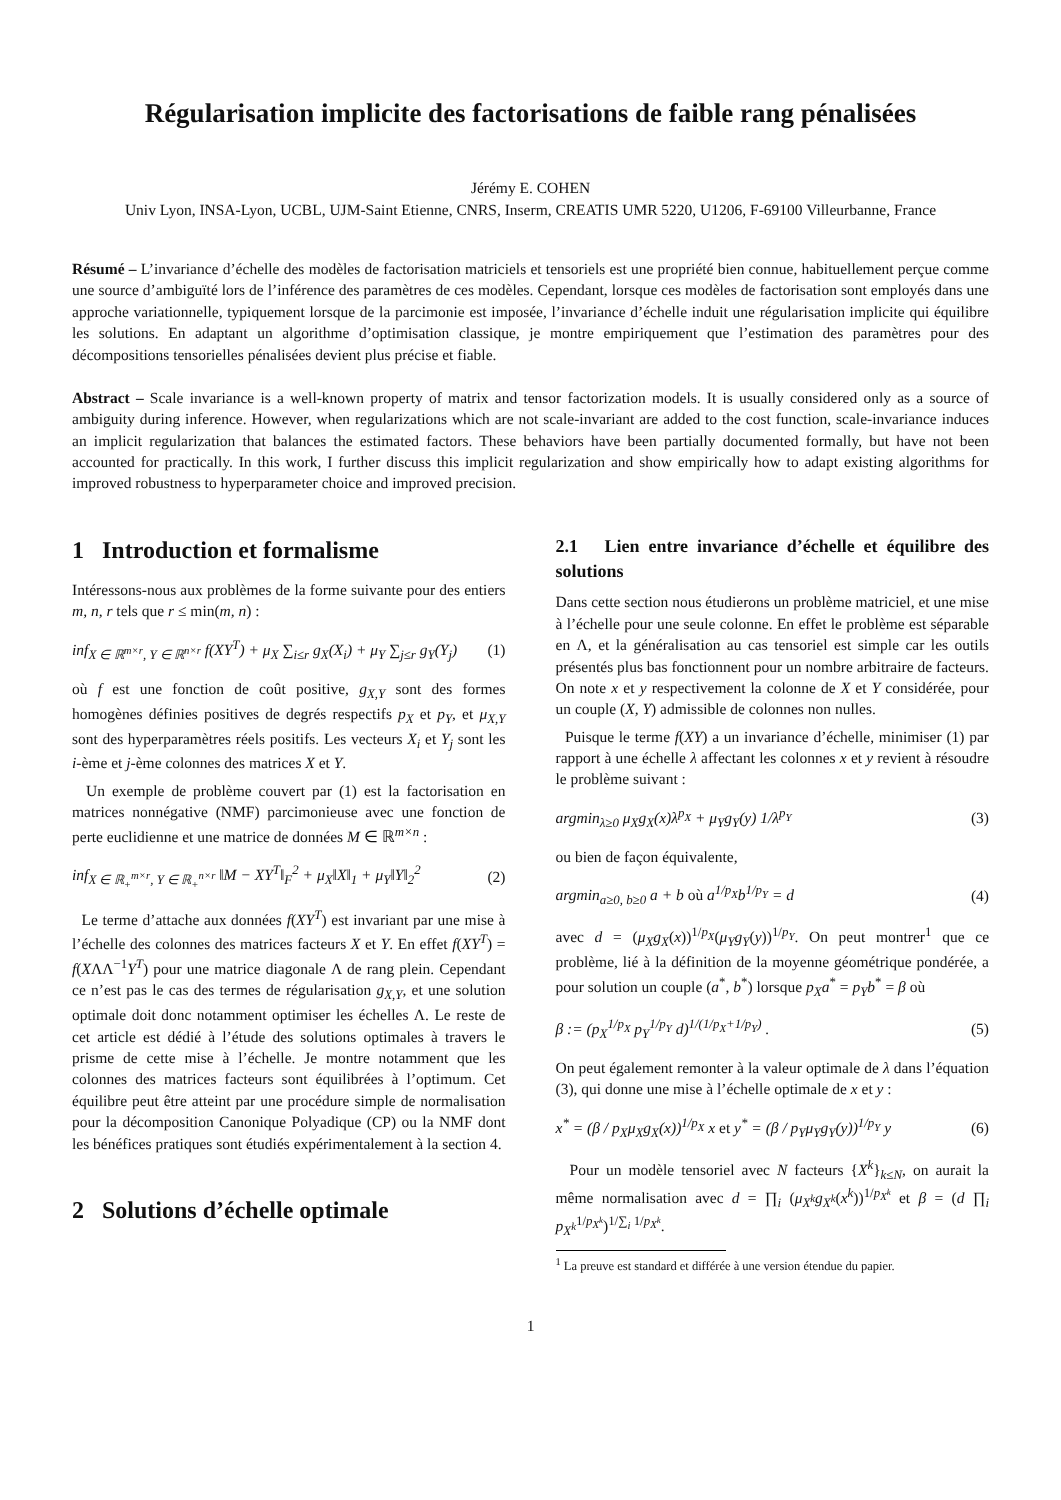Régularisation implicite des factorisations de faible rang pénalisées
Jérémy E. COHEN
Univ Lyon, INSA-Lyon, UCBL, UJM-Saint Etienne, CNRS, Inserm, CREATIS UMR 5220, U1206, F-69100 Villeurbanne, France
Résumé – L’invariance d’échelle des modèles de factorisation matriciels et tensoriels est une propriété bien connue, habituellement perçue comme une source d’ambiguïté lors de l’inférence des paramètres de ces modèles. Cependant, lorsque ces modèles de factorisation sont employés dans une approche variationnelle, typiquement lorsque de la parcimonie est imposée, l’invariance d’échelle induit une régularisation implicite qui équilibre les solutions. En adaptant un algorithme d’optimisation classique, je montre empiriquement que l’estimation des paramètres pour des décompositions tensorielles pénalisées devient plus précise et fiable.
Abstract – Scale invariance is a well-known property of matrix and tensor factorization models. It is usually considered only as a source of ambiguity during inference. However, when regularizations which are not scale-invariant are added to the cost function, scale-invariance induces an implicit regularization that balances the estimated factors. These behaviors have been partially documented formally, but have not been accounted for practically. In this work, I further discuss this implicit regularization and show empirically how to adapt existing algorithms for improved robustness to hyperparameter choice and improved precision.
1 Introduction et formalisme
Intéressons-nous aux problèmes de la forme suivante pour des entiers m, n, r tels que r ≤ min(m, n) :
inf<sub>X ∈ ℝ<sup>m×r</sup>, Y ∈ ℝ<sup>n×r</sup></sub> f(XY<sup>T</sup>) + μ<sub>X</sub> ∑<sub>i≤r</sub> g<sub>X</sub>(X<sub>i</sub>) + μ<sub>Y</sub> ∑<sub>j≤r</sub> g<sub>Y</sub>(Y<sub>j</sub>) (1)
où f est une fonction de coût positive, g<sub>X,Y</sub> sont des formes homogènes définies positives de degrés respectifs p<sub>X</sub> et p<sub>Y</sub>, et μ<sub>X,Y</sub> sont des hyperparamètres réels positifs. Les vecteurs X<sub>i</sub> et Y<sub>j</sub> sont les i-ème et j-ème colonnes des matrices X et Y.
Un exemple de problème couvert par (1) est la factorisation en matrices nonnégative (NMF) parcimonieuse avec une fonction de perte euclidienne et une matrice de données M ∈ ℝ<sup>m×n</sup> :
inf<sub>X ∈ ℝ<sub>+</sub><sup>m×r</sup>, Y ∈ ℝ<sub>+</sub><sup>n×r</sup></sub> ‖M − XY<sup>T</sup>‖<sub>F</sub><sup>2</sup> + μ<sub>X</sub>‖X‖<sub>1</sub> + μ<sub>Y</sub>‖Y‖<sub>2</sub><sup>2</sup> (2)
Le terme d’attache aux données f(XY<sup>T</sup>) est invariant par une mise à l’échelle des colonnes des matrices facteurs X et Y. En effet f(XY<sup>T</sup>) = f(XΛΛ<sup>−1</sup>Y<sup>T</sup>) pour une matrice diagonale Λ de rang plein. Cependant ce n’est pas le cas des termes de régularisation g<sub>X,Y</sub>, et une solution optimale doit donc notamment optimiser les échelles Λ. Le reste de cet article est dédié à l’étude des solutions optimales à travers le prisme de cette mise à l’échelle. Je montre notamment que les colonnes des matrices facteurs sont équilibrées à l’optimum. Cet équilibre peut être atteint par une procédure simple de normalisation pour la décomposition Canonique Polyadique (CP) ou la NMF dont les bénéfices pratiques sont étudiés expérimentalement à la section 4.
2 Solutions d’échelle optimale
2.1 Lien entre invariance d’échelle et équilibre des solutions
Dans cette section nous étudierons un problème matriciel, et une mise à l’échelle pour une seule colonne. En effet le problème est séparable en Λ, et la généralisation au cas tensoriel est simple car les outils présentés plus bas fonctionnent pour un nombre arbitraire de facteurs. On note x et y respectivement la colonne de X et Y considérée, pour un couple (X, Y) admissible de colonnes non nulles.
Puisque le terme f(XY) a un invariance d’échelle, minimiser (1) par rapport à une échelle λ affectant les colonnes x et y revient à résoudre le problème suivant :
argmin<sub>λ≥0</sub> μ<sub>X</sub>g<sub>X</sub>(x)λ<sup>p<sub>X</sub></sup> + μ<sub>Y</sub>g<sub>Y</sub>(y) 1/λ<sup>p<sub>Y</sub></sup> (3)
ou bien de façon équivalente,
argmin<sub>a≥0, b≥0</sub> a + b où a<sup>1/p<sub>X</sub></sup>b<sup>1/p<sub>Y</sub></sup> = d (4)
avec d = (μ<sub>X</sub>g<sub>X</sub>(x))<sup>1/p<sub>X</sub></sup>(μ<sub>Y</sub>g<sub>Y</sub>(y))<sup>1/p<sub>Y</sub></sup>. On peut montrer<sup>1</sup> que ce problème, lié à la définition de la moyenne géométrique pondérée, a pour solution un couple (a<sup>*</sup>, b<sup>*</sup>) lorsque p<sub>X</sub>a<sup>*</sup> = p<sub>Y</sub>b<sup>*</sup> = β où
β := (p<sub>X</sub><sup>1/p<sub>X</sub></sup> p<sub>Y</sub><sup>1/p<sub>Y</sub></sup> d)<sup>1/(1/p<sub>X</sub>+1/p<sub>Y</sub>)</sup> . (5)
On peut également remonter à la valeur optimale de λ dans l’équation (3), qui donne une mise à l’échelle optimale de x et y :
x<sup>*</sup> = (β / p<sub>X</sub>μ<sub>X</sub>g<sub>X</sub>(x))<sup>1/p<sub>X</sub></sup> x et y<sup>*</sup> = (β / p<sub>Y</sub>μ<sub>Y</sub>g<sub>Y</sub>(y))<sup>1/p<sub>Y</sub></sup> y (6)
Pour un modèle tensoriel avec N facteurs {X<sup>k</sup>}<sub>k≤N</sub>, on aurait la même normalisation avec d = ∏<sub>i</sub> (μ<sub>X<sup>k</sup></sub>g<sub>X<sup>k</sup></sub>(x<sup>k</sup>))<sup>1/p<sub>X<sup>k</sup></sub></sup> et β = (d ∏<sub>i</sub> p<sub>X<sup>k</sup></sub><sup>1/p<sub>X<sup>k</sup></sub></sup>)<sup>1/∑<sub>i</sub> 1/p<sub>X<sup>k</sup></sub></sup>.
<sup>1</sup> La preuve est standard et différée à une version étendue du papier.
1